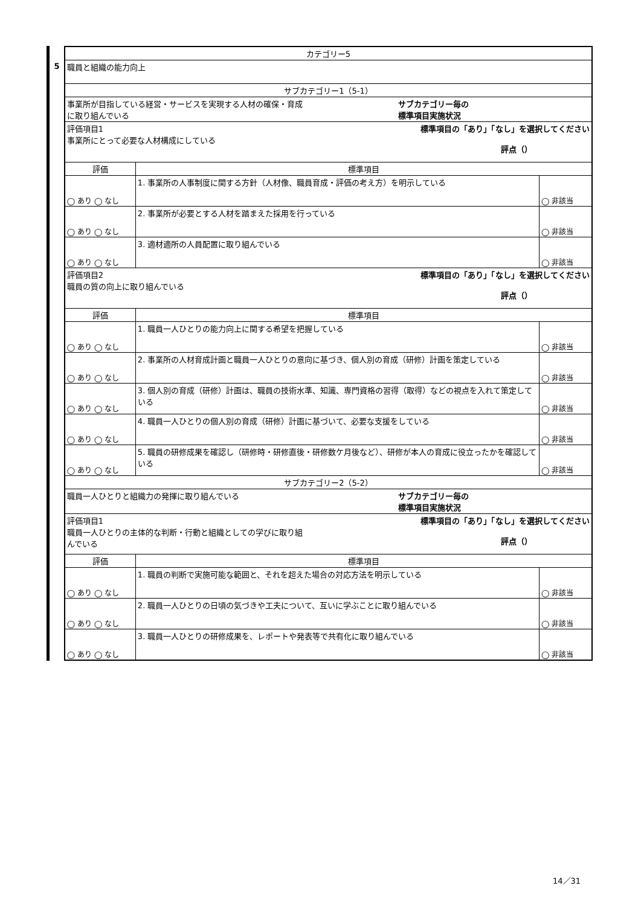5
| カテゴリー5 | | |
| 職員と組織の能力向上 | | |
| サブカテゴリー1（5-1） | | |
| 事業所が目指している経営・サービスを実現する人材の確保・育成 に取り組んでいる サブカテゴリー毎の 標準項目実施状況 | | |
| 評価項目1 事業所にとって必要な人材構成にしている 標準項目の「あり」「なし」を選択してください 評点（） | | |
| 評価 | 標準項目 | |
| ◯ あり ◯ なし | 1. 事業所の人事制度に関する方針（人材像、職員育成・評価の考え方）を明示している | ◯ 非該当 |
| ◯ あり ◯ なし | 2. 事業所が必要とする人材を踏まえた採用を行っている | ◯ 非該当 |
| ◯ あり ◯ なし | 3. 適材適所の人員配置に取り組んでいる | ◯ 非該当 |
| 評価項目2 職員の質の向上に取り組んでいる 標準項目の「あり」「なし」を選択してください 評点（） | | |
| 評価 | 標準項目 | |
| ◯ あり ◯ なし | 1. 職員一人ひとりの能力向上に関する希望を把握している | ◯ 非該当 |
| ◯ あり ◯ なし | 2. 事業所の人材育成計画と職員一人ひとりの意向に基づき、個人別の育成（研修）計画を策定している | ◯ 非該当 |
| ◯ あり ◯ なし | 3. 個人別の育成（研修）計画は、職員の技術水準、知識、専門資格の習得（取得）などの視点を入れて策定している | ◯ 非該当 |
| ◯ あり ◯ なし | 4. 職員一人ひとりの個人別の育成（研修）計画に基づいて、必要な支援をしている | ◯ 非該当 |
| ◯ あり ◯ なし | 5. 職員の研修成果を確認し（研修時・研修直後・研修数ケ月後など）、研修が本人の育成に役立ったかを確認している | ◯ 非該当 |
| サブカテゴリー2（5-2） | | |
| 職員一人ひとりと組織力の発揮に取り組んでいる サブカテゴリー毎の 標準項目実施状況 | | |
| 評価項目1 職員一人ひとりの主体的な判断・行動と組織としての学びに取り組 んでいる 標準項目の「あり」「なし」を選択してください 評点（） | | |
| 評価 | 標準項目 | |
| ◯ あり ◯ なし | 1. 職員の判断で実施可能な範囲と、それを超えた場合の対応方法を明示している | ◯ 非該当 |
| ◯ あり ◯ なし | 2. 職員一人ひとりの日頃の気づきや工夫について、互いに学ぶことに取り組んでいる | ◯ 非該当 |
| ◯ あり ◯ なし | 3. 職員一人ひとりの研修成果を、レポートや発表等で共有化に取り組んでいる | ◯ 非該当 |
14／31